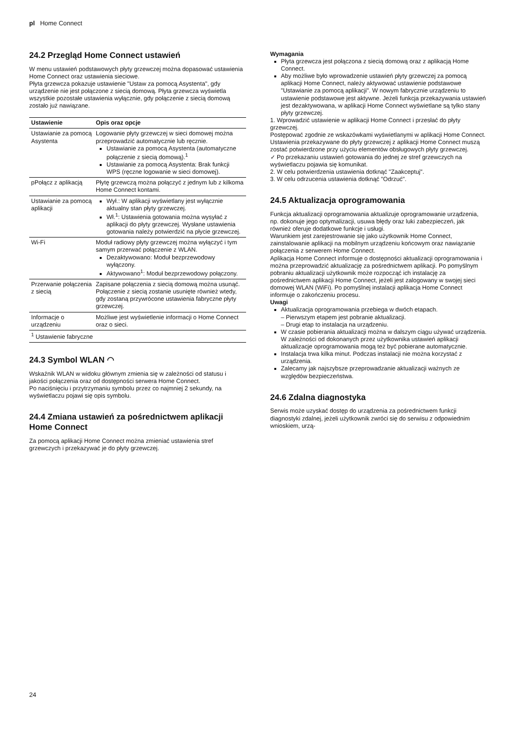pl Home Connect
24.2 Przegląd Home Connect ustawień
W menu ustawień podstawowych płyty grzewczej można dopasować ustawienia Home Connect oraz ustawienia sieciowe.
Płyta grzewcza pokazuje ustawienie "Ustaw za pomocą Asystenta", gdy urządzenie nie jest połączone z siecią domową. Płyta grzewcza wyświetla wszystkie pozostałe ustawienia wyłącznie, gdy połączenie z siecią domową zostało już nawiązane.
| Ustawienie | Opis oraz opcje |
| --- | --- |
| Ustawianie za pomocą Asystenta | Logowanie płyty grzewczej w sieci domowej można przeprowadzić automatycznie lub ręcznie. Ustawianie za pomocą Asystenta (automatyczne połączenie z siecią domową).<sup>1</sup> Ustawianie za pomocą Asystenta: Brak funkcji WPS (ręczne logowanie w sieci domowej). |
| pPołącz z aplikacją | Płytę grzewczą można połączyć z jednym lub z kilkoma Home Connect kontami. |
| Ustawianie za pomocą aplikacji | Wył.: W aplikacji wyświetlany jest wyłącznie aktualny stan płyty grzewczej. Wł.<sup>1</sup>: Ustawienia gotowania można wysyłać z aplikacji do płyty grzewczej. Wysłane ustawienia gotowania należy potwierdzić na płycie grzewczej. |
| Wi-Fi | Moduł radiowy płyty grzewczej można wyłączyć i tym samym przerwać połączenie z WLAN. Dezaktywowano: Moduł bezprzewodowy wyłączony. Aktywowano<sup>1</sup>: Moduł bezprzewodowy połączony. |
| Przerwanie połączenia z siecią | Zapisane połączenia z siecią domową można usunąć. Połączenie z siecią zostanie usunięte również wtedy, gdy zostaną przywrócone ustawienia fabryczne płyty grzewczej. |
| Informacje o urządzeniu | Możliwe jest wyświetlenie informacji o Home Connect oraz o sieci. |
| <sup>1</sup> Ustawienie fabryczne | |
24.3 Symbol WLAN ◠
Wskaźnik WLAN w widoku głównym zmienia się w zależności od statusu i jakości połączenia oraz od dostępności serwera Home Connect.
Po naciśnięciu i przytrzymaniu symbolu przez co najmniej 2 sekundy, na wyświetlaczu pojawi się opis symbolu.
24.4 Zmiana ustawień za pośrednictwem aplikacji Home Connect
Za pomocą aplikacji Home Connect można zmieniać ustawienia stref grzewczych i przekazywać je do płyty grzewczej.
Wymagania
Płyta grzewcza jest połączona z siecią domową oraz z aplikacją Home Connect.
Aby możliwe było wprowadzenie ustawień płyty grzewczej za pomocą aplikacji Home Connect, należy aktywować ustawienie podstawowe "Ustawianie za pomocą aplikacji". W nowym fabrycznie urządzeniu to ustawienie podstawowe jest aktywne. Jeżeli funkcja przekazywania ustawień jest dezaktywowana, w aplikacji Home Connect wyświetlane są tylko stany płyty grzewczej.
1. Wprowadzić ustawienie w aplikacji Home Connect i przesłać do płyty grzewczej.
Postępować zgodnie ze wskazówkami wyświetlanymi w aplikacji Home Connect.
Ustawienia przekazywane do płyty grzewczej z aplikacji Home Connect muszą zostać potwierdzone przy użyciu elementów obsługowych płyty grzewczej.
✓ Po przekazaniu ustawień gotowania do jednej ze stref grzewczych na wyświetlaczu pojawia się komunikat.
2. W celu potwierdzenia ustawienia dotknąć "Zaakceptuj".
3. W celu odrzucenia ustawienia dotknąć "Odrzuć".
24.5 Aktualizacja oprogramowania
Funkcja aktualizacji oprogramowania aktualizuje oprogramowanie urządzenia, np. dokonuje jego optymalizacji, usuwa błędy oraz luki zabezpieczeń, jak również oferuje dodatkowe funkcje i usługi.
Warunkiem jest zarejestrowanie się jako użytkownik Home Connect, zainstalowanie aplikacji na mobilnym urządzeniu końcowym oraz nawiązanie połączenia z serwerem Home Connect.
Aplikacja Home Connect informuje o dostępności aktualizacji oprogramowania i można przeprowadzić aktualizację za pośrednictwem aplikacji. Po pomyślnym pobraniu aktualizacji użytkownik może rozpocząć ich instalację za pośrednictwem aplikacji Home Connect, jeżeli jest zalogowany w swojej sieci domowej WLAN (WiFi). Po pomyślnej instalacji aplikacja Home Connect informuje o zakończeniu procesu.
Uwagi
Aktualizacja oprogramowania przebiega w dwóch etapach.
– Pierwszym etapem jest pobranie aktualizacji.
– Drugi etap to instalacja na urządzeniu.
W czasie pobierania aktualizacji można w dalszym ciągu używać urządzenia. W zależności od dokonanych przez użytkownika ustawień aplikacji aktualizacje oprogramowania mogą też być pobierane automatycznie.
Instalacja trwa kilka minut. Podczas instalacji nie można korzystać z urządzenia.
Zalecamy jak najszybsze przeprowadzanie aktualizacji ważnych ze względów bezpieczeństwa.
24.6 Zdalna diagnostyka
Serwis może uzyskać dostęp do urządzenia za pośrednictwem funkcji diagnostyki zdalnej, jeżeli użytkownik zwróci się do serwisu z odpowiednim wnioskiem, urzą-
24